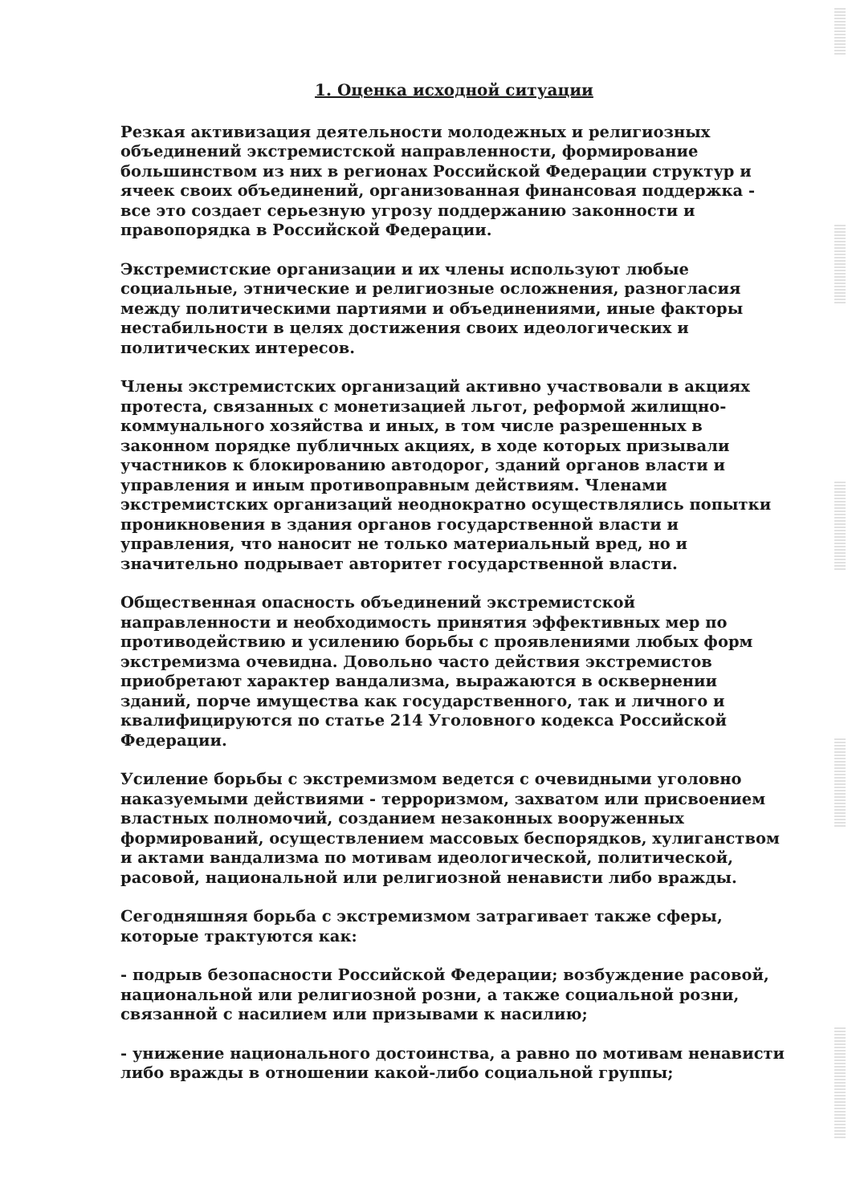1. Оценка исходной ситуации
Резкая активизация деятельности молодежных и религиозных объединений экстремистской направленности, формирование большинством из них в регионах Российской Федерации структур и ячеек своих объединений, организованная финансовая поддержка - все это создает серьезную угрозу поддержанию законности и правопорядка в Российской Федерации.
Экстремистские организации и их члены используют любые социальные, этнические и религиозные осложнения, разногласия между политическими партиями и объединениями, иные факторы нестабильности в целях достижения своих идеологических и политических интересов.
Члены экстремистских организаций активно участвовали в акциях протеста, связанных с монетизацией льгот, реформой жилищно-коммунального хозяйства и иных, в том числе разрешенных в законном порядке публичных акциях, в ходе которых призывали участников к блокированию автодорог, зданий органов власти и управления и иным противоправным действиям. Членами экстремистских организаций неоднократно осуществлялись попытки проникновения в здания органов государственной власти и управления, что наносит не только материальный вред, но и значительно подрывает авторитет государственной власти.
Общественная опасность объединений экстремистской направленности и необходимость принятия эффективных мер по противодействию и усилению борьбы с проявлениями любых форм экстремизма очевидна. Довольно часто действия экстремистов приобретают характер вандализма, выражаются в осквернении зданий, порче имущества как государственного, так и личного и квалифицируются по статье 214 Уголовного кодекса Российской Федерации.
Усиление борьбы с экстремизмом ведется с очевидными уголовно наказуемыми действиями - терроризмом, захватом или присвоением властных полномочий, созданием незаконных вооруженных формирований, осуществлением массовых беспорядков, хулиганством и актами вандализма по мотивам идеологической, политической, расовой, национальной или религиозной ненависти либо вражды.
Сегодняшняя борьба с экстремизмом затрагивает также сферы, которые трактуются как:
- подрыв безопасности Российской Федерации; возбуждение расовой, национальной или религиозной розни, а также социальной розни, связанной с насилием или призывами к насилию;
- унижение национального достоинства, а равно по мотивам ненависти либо вражды в отношении какой-либо социальной группы;